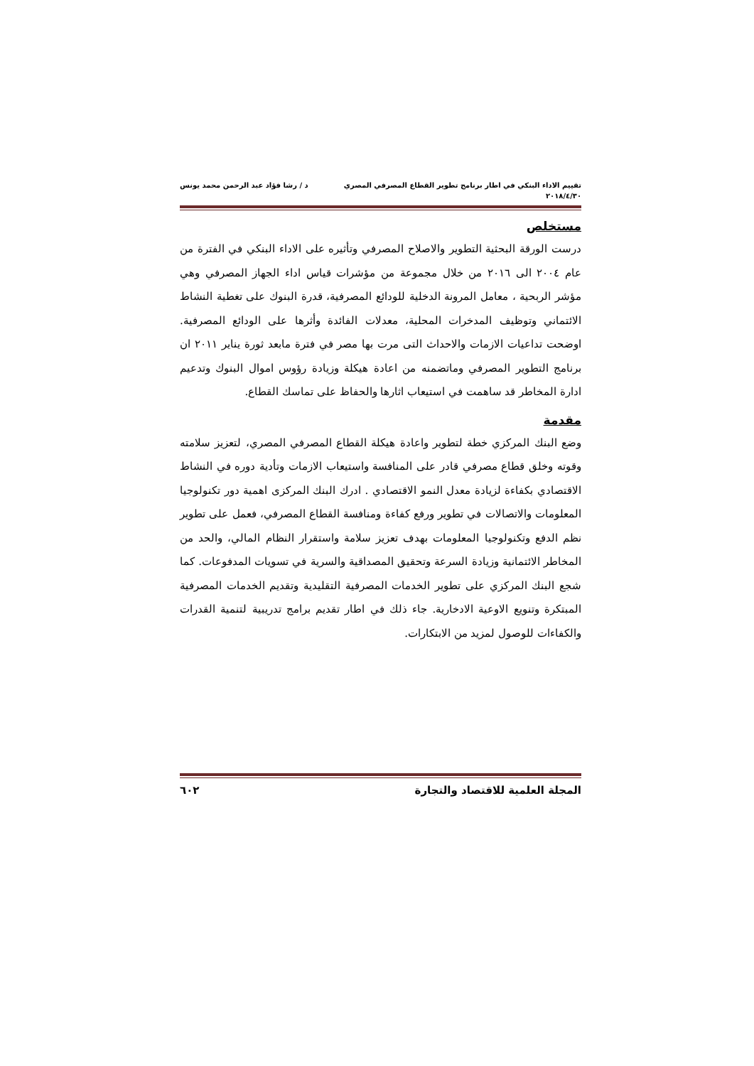تقييم الاداء البنكي في اطار برنامج تطوير القطاع المصرفي المصري د / رشا فؤاد عبد الرحمن محمد يونس
٢٠١٨/٤/٣٠
مستخلص
درست الورقة البحثية التطوير والاصلاح المصرفي وتأثيره على الاداء البنكي في الفترة من عام ٢٠٠٤ الى ٢٠١٦ من خلال مجموعة من مؤشرات قياس اداء الجهاز المصرفي وهي مؤشر الربحية ، معامل المرونة الدخلية للودائع المصرفية، قدرة البنوك على تغطية النشاط الائتماني وتوظيف المدخرات المحلية، معدلات الفائدة وأثرها على الودائع المصرفية. اوضحت تداعيات الازمات والاحداث التى مرت بها مصر في فترة مابعد ثورة يناير ٢٠١١ ان برنامج التطوير المصرفي وماتضمنه من اعادة هيكلة وزيادة رؤوس اموال البنوك وتدعيم ادارة المخاطر قد ساهمت في استيعاب اثارها والحفاظ على تماسك القطاع.
مقدمة
وضع البنك المركزي خطة لتطوير واعادة هيكلة القطاع المصرفي المصري، لتعزيز سلامته وقوته وخلق قطاع مصرفي قادر على المنافسة واستيعاب الازمات وتأدية دوره في النشاط الاقتصادي بكفاءة لزيادة معدل النمو الاقتصادي . ادرك البنك المركزى اهمية دور تكنولوجيا المعلومات والاتصالات في تطوير ورفع كفاءة ومنافسة القطاع المصرفي، فعمل على تطوير نظم الدفع وتكنولوجيا المعلومات بهدف تعزيز سلامة واستقرار النظام المالي، والحد من المخاطر الائتمانية وزيادة السرعة وتحقيق المصداقية والسرية في تسويات المدفوعات. كما شجع البنك المركزي على تطوير الخدمات المصرفية التقليدية وتقديم الخدمات المصرفية المبتكرة وتنويع الاوعية الادخارية. جاء ذلك في اطار تقديم برامج تدريبية لتنمية القدرات والكفاءات للوصول لمزيد من الابتكارات.
المجلة العلمية للاقتصاد والتجارة ٦٠٢